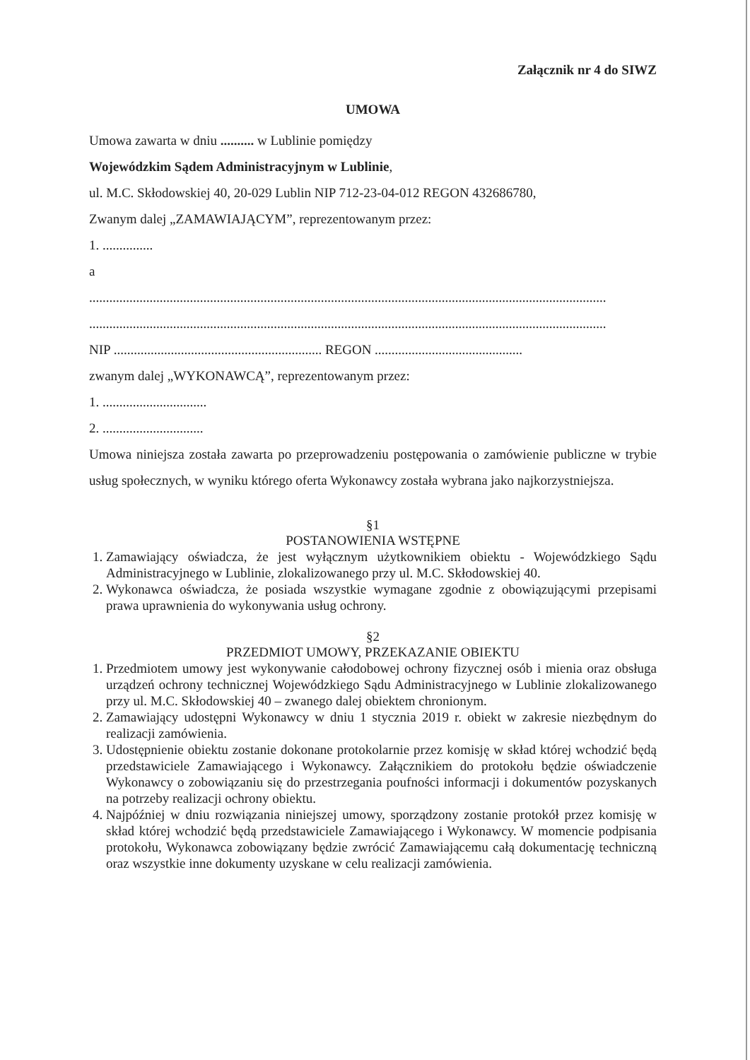Załącznik nr 4 do SIWZ
UMOWA
Umowa zawarta w dniu .......... w Lublinie pomiędzy
Wojewódzkim Sądem Administracyjnym w Lublinie,
ul. M.C. Skłodowskiej 40, 20-029 Lublin NIP 712-23-04-012 REGON 432686780,
Zwanym dalej „ZAMAWIAJĄCYM”, reprezentowanym przez:
1. ...............
a
..........................................................................................................................................................
..........................................................................................................................................................
NIP .............................................................. REGON ............................................
zwanym dalej „WYKONAWCĄ”, reprezentowanym przez:
1. ...............................
2. ..............................
Umowa niniejsza została zawarta po przeprowadzeniu postępowania o zamówienie publiczne w trybie usług społecznych, w wyniku którego oferta Wykonawcy została wybrana jako najkorzystniejsza.
§1
POSTANOWIENIA WSTĘPNE
1. Zamawiający oświadcza, że jest wyłącznym użytkownikiem obiektu - Wojewódzkiego Sądu Administracyjnego w Lublinie, zlokalizowanego przy ul. M.C. Skłodowskiej 40.
2. Wykonawca oświadcza, że posiada wszystkie wymagane zgodnie z obowiązującymi przepisami prawa uprawnienia do wykonywania usług ochrony.
§2
PRZEDMIOT UMOWY, PRZEKAZANIE OBIEKTU
1. Przedmiotem umowy jest wykonywanie całodobowej ochrony fizycznej osób i mienia oraz obsługa urządzeń ochrony technicznej Wojewódzkiego Sądu Administracyjnego w Lublinie zlokalizowanego przy ul. M.C. Skłodowskiej 40 – zwanego dalej obiektem chronionym.
2. Zamawiający udostępni Wykonawcy w dniu 1 stycznia 2019 r. obiekt w zakresie niezbędnym do realizacji zamówienia.
3. Udostępnienie obiektu zostanie dokonane protokolarnie przez komisję w skład której wchodzić będą przedstawiciele Zamawiającego i Wykonawcy. Załącznikiem do protokołu będzie oświadczenie Wykonawcy o zobowiązaniu się do przestrzegania poufności informacji i dokumentów pozyskanych na potrzeby realizacji ochrony obiektu.
4. Najpóźniej w dniu rozwiązania niniejszej umowy, sporządzony zostanie protokół przez komisję w skład której wchodzić będą przedstawiciele Zamawiającego i Wykonawcy. W momencie podpisania protokołu, Wykonawca zobowiązany będzie zwrócić Zamawiającemu całą dokumentację techniczną oraz wszystkie inne dokumenty uzyskane w celu realizacji zamówienia.